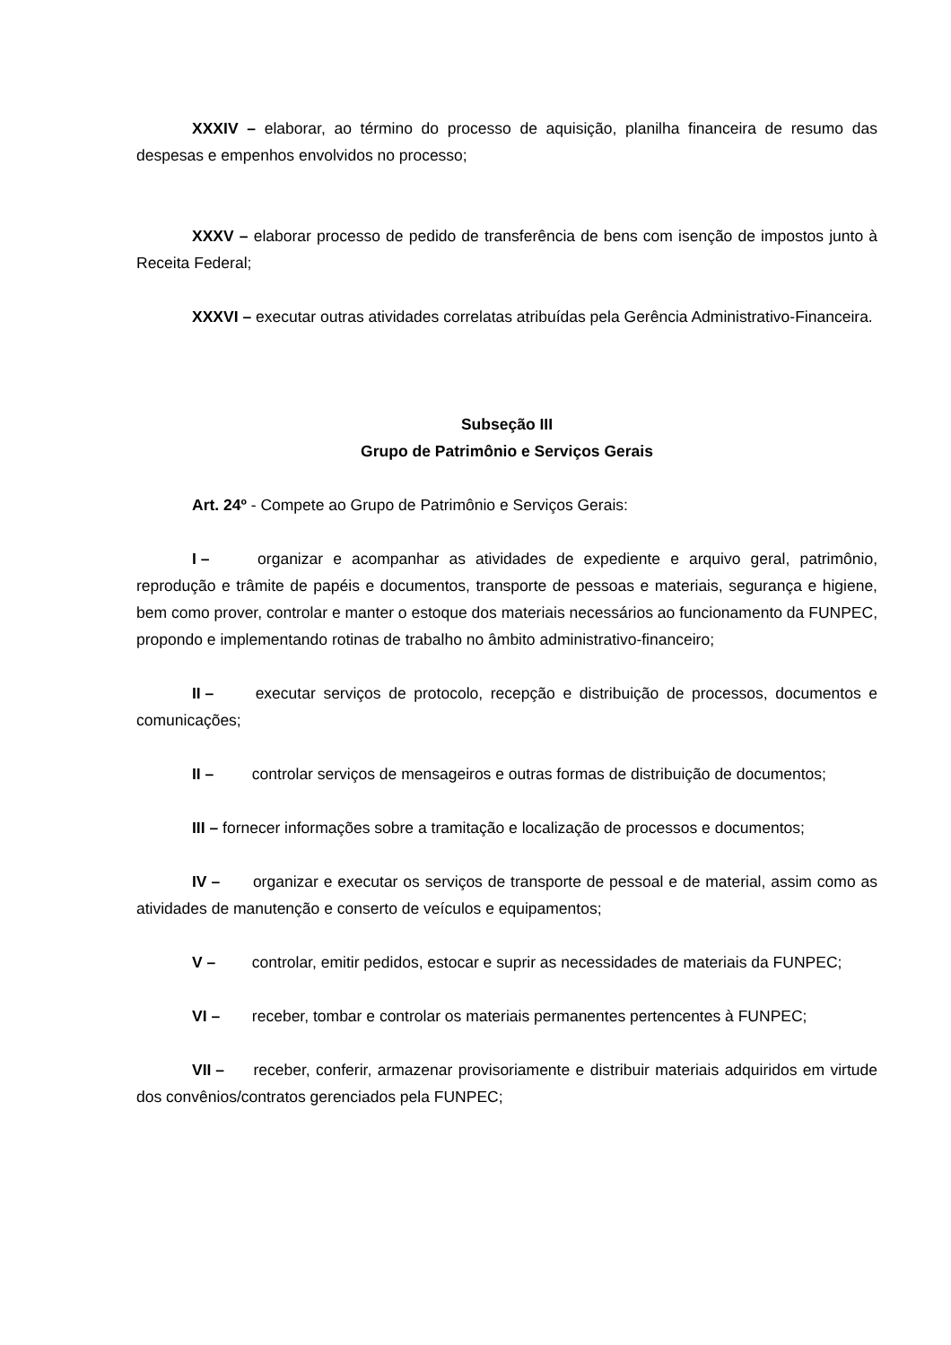XXXIV – elaborar, ao término do processo de aquisição, planilha financeira de resumo das despesas e empenhos envolvidos no processo;
XXXV – elaborar processo de pedido de transferência de bens com isenção de impostos junto à Receita Federal;
XXXVI – executar outras atividades correlatas atribuídas pela Gerência Administrativo-Financeira.
Subseção III
Grupo de Patrimônio e Serviços Gerais
Art. 24º - Compete ao Grupo de Patrimônio e Serviços Gerais:
I – organizar e acompanhar as atividades de expediente e arquivo geral, patrimônio, reprodução e trâmite de papéis e documentos, transporte de pessoas e materiais, segurança e higiene, bem como prover, controlar e manter o estoque dos materiais necessários ao funcionamento da FUNPEC, propondo e implementando rotinas de trabalho no âmbito administrativo-financeiro;
II – executar serviços de protocolo, recepção e distribuição de processos, documentos e comunicações;
II – controlar serviços de mensageiros e outras formas de distribuição de documentos;
III – fornecer informações sobre a tramitação e localização de processos e documentos;
IV – organizar e executar os serviços de transporte de pessoal e de material, assim como as atividades de manutenção e conserto de veículos e equipamentos;
V – controlar, emitir pedidos, estocar e suprir as necessidades de materiais da FUNPEC;
VI – receber, tombar e controlar os materiais permanentes pertencentes à FUNPEC;
VII – receber, conferir, armazenar provisoriamente e distribuir materiais adquiridos em virtude dos convênios/contratos gerenciados pela FUNPEC;